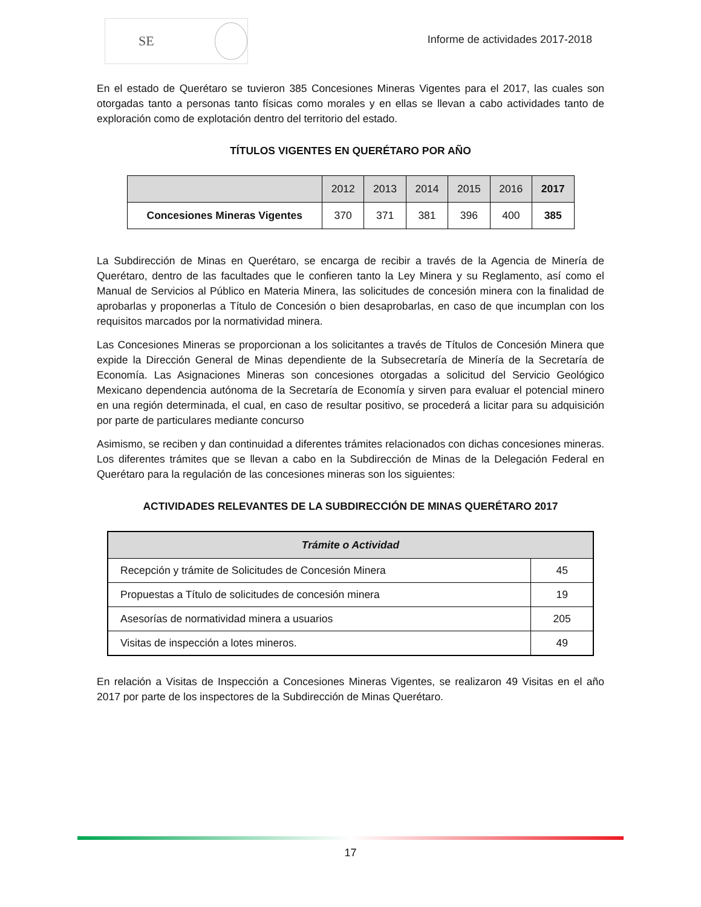SE
Informe de actividades 2017-2018
En el estado de Querétaro se tuvieron 385 Concesiones Mineras Vigentes para el 2017, las cuales son otorgadas tanto a personas tanto físicas como morales y en ellas se llevan a cabo actividades tanto de exploración como de explotación dentro del territorio del estado.
TÍTULOS VIGENTES EN QUERÉTARO POR AÑO
| | 2012 | 2013 | 2014 | 2015 | 2016 | 2017 |
| --- | --- | --- | --- | --- | --- | --- |
| Concesiones Mineras Vigentes | 370 | 371 | 381 | 396 | 400 | 385 |
La Subdirección de Minas en Querétaro, se encarga de recibir a través de la Agencia de Minería de Querétaro, dentro de las facultades que le confieren tanto la Ley Minera y su Reglamento, así como el Manual de Servicios al Público en Materia Minera, las solicitudes de concesión minera con la finalidad de aprobarlas y proponerlas a Título de Concesión o bien desaprobarlas, en caso de que incumplan con los requisitos marcados por la normatividad minera.
Las Concesiones Mineras se proporcionan a los solicitantes a través de Títulos de Concesión Minera que expide la Dirección General de Minas dependiente de la Subsecretaría de Minería de la Secretaría de Economía. Las Asignaciones Mineras son concesiones otorgadas a solicitud del Servicio Geológico Mexicano dependencia autónoma de la Secretaría de Economía y sirven para evaluar el potencial minero en una región determinada, el cual, en caso de resultar positivo, se procederá a licitar para su adquisición por parte de particulares mediante concurso
Asimismo, se reciben y dan continuidad a diferentes trámites relacionados con dichas concesiones mineras. Los diferentes trámites que se llevan a cabo en la Subdirección de Minas de la Delegación Federal en Querétaro para la regulación de las concesiones mineras son los siguientes:
ACTIVIDADES RELEVANTES DE LA SUBDIRECCIÓN DE MINAS QUERÉTARO 2017
| Trámite o Actividad | |
| --- | --- |
| Recepción y trámite de Solicitudes de Concesión Minera | 45 |
| Propuestas a Título de solicitudes de concesión minera | 19 |
| Asesorías de normatividad minera a usuarios | 205 |
| Visitas de inspección a lotes mineros. | 49 |
En relación a Visitas de Inspección a Concesiones Mineras Vigentes, se realizaron 49 Visitas en el año 2017 por parte de los inspectores de la Subdirección de Minas Querétaro.
17